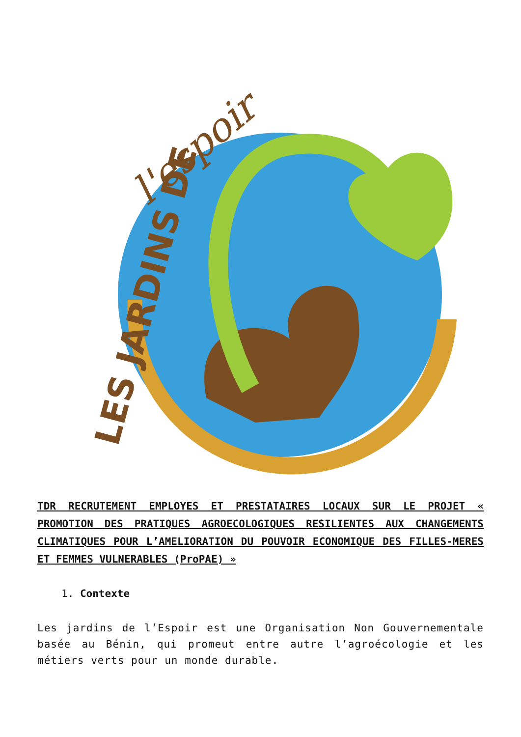LES JARDINS DE
l'espoir
TDR RECRUTEMENT EMPLOYES ET PRESTATAIRES LOCAUX SUR LE PROJET « PROMOTION DES PRATIQUES AGROECOLOGIQUES RESILIENTES AUX CHANGEMENTS CLIMATIQUES POUR L’AMELIORATION DU POUVOIR ECONOMIQUE DES FILLES-MERES ET FEMMES VULNERABLES (ProPAE) »
1. Contexte
Les jardins de l’Espoir est une Organisation Non Gouvernementale basée au Bénin, qui promeut entre autre l’agroécologie et les métiers verts pour un monde durable.